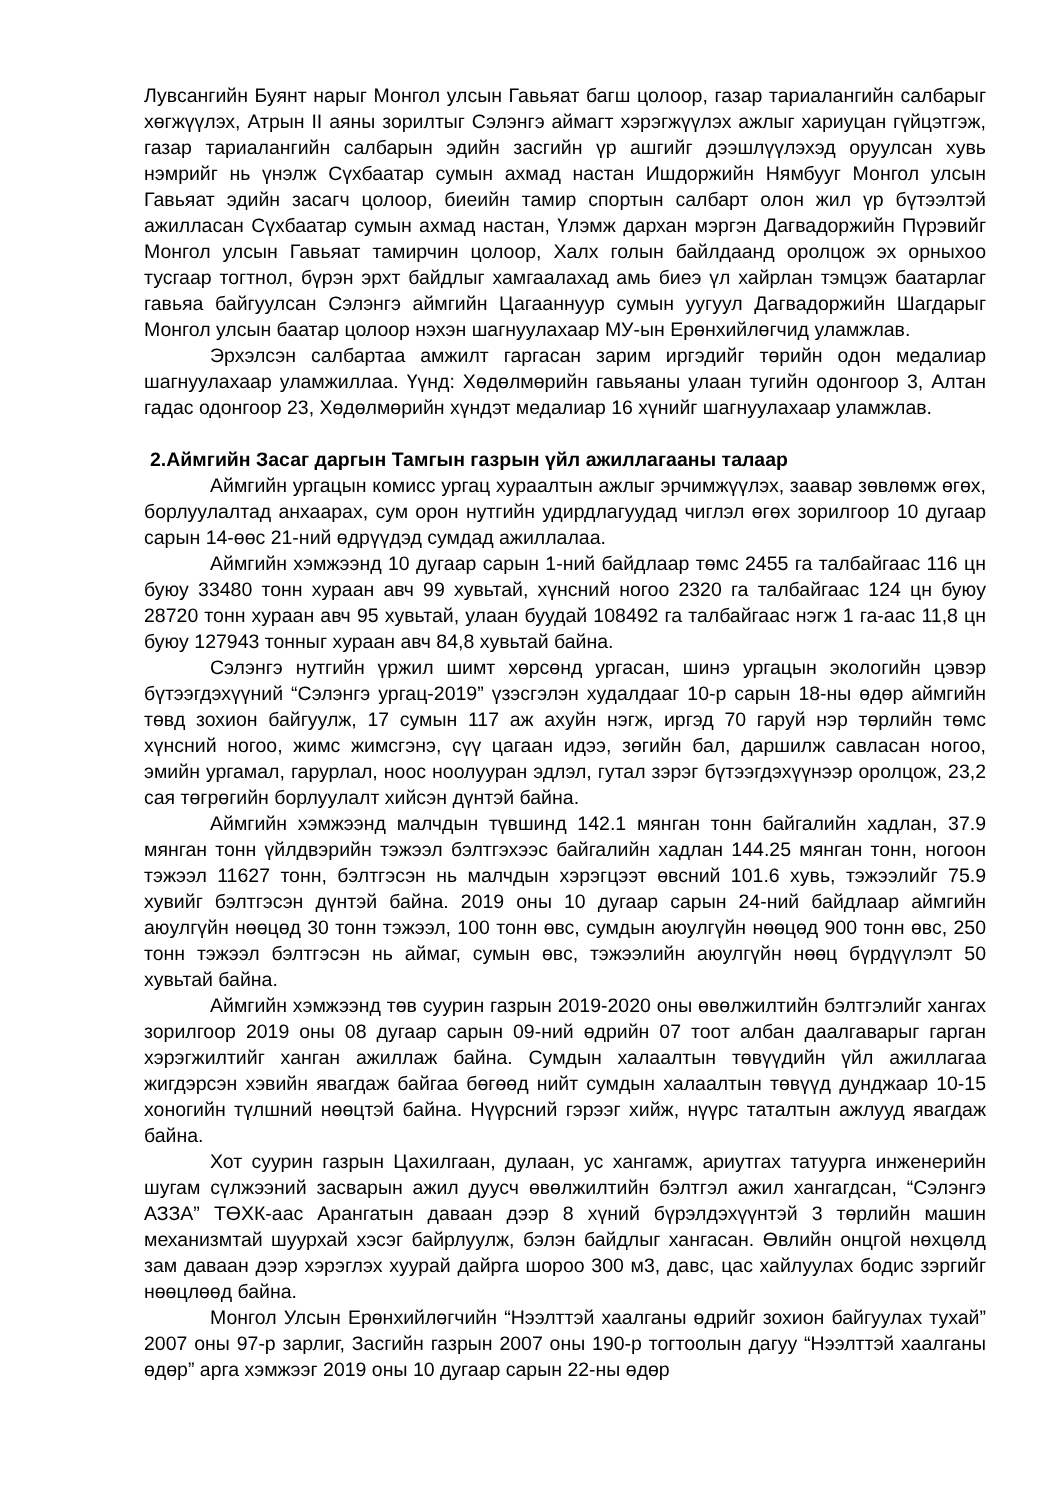Лувсангийн Буянт нарыг Монгол улсын Гавьяат багш цолоор, газар тариалангийн салбарыг хөгжүүлэх, Атрын II аяны зорилтыг Сэлэнгэ аймагт хэрэгжүүлэх ажлыг хариуцан гүйцэтгэж, газар тариалангийн салбарын эдийн засгийн үр ашгийг дээшлүүлэхэд оруулсан хувь нэмрийг нь үнэлж Сүхбаатар сумын ахмад настан Ишдоржийн Нямбууг Монгол улсын Гавьяат эдийн засагч цолоор, биеийн тамир спортын салбарт олон жил үр бүтээлтэй ажилласан Сүхбаатар сумын ахмад настан, Үлэмж дархан мэргэн Дагвадоржийн Пүрэвийг Монгол улсын Гавьяат тамирчин цолоор, Халх голын байлдаанд оролцож эх орныхоо тусгаар тогтнол, бүрэн эрхт байдлыг хамгаалахад амь биеэ үл хайрлан тэмцэж баатарлаг гавьяа байгуулсан Сэлэнгэ аймгийн Цагааннуур сумын уугуул Дагвадоржийн Шагдарыг Монгол улсын баатар цолоор нэхэн шагнуулахаар МУ-ын Ерөнхийлөгчид уламжлав.
Эрхэлсэн салбартаа амжилт гаргасан зарим иргэдийг төрийн одон медалиар шагнуулахаар уламжиллаа. Үүнд: Хөдөлмөрийн гавьяаны улаан тугийн одонгоор 3, Алтан гадас одонгоор 23, Хөдөлмөрийн хүндэт медалиар 16 хүнийг шагнуулахаар уламжлав.
2.Аймгийн Засаг даргын Тамгын газрын үйл ажиллагааны талаар
Аймгийн ургацын комисс ургац хураалтын ажлыг эрчимжүүлэх, заавар зөвлөмж өгөх, борлуулалтад анхаарах, сум орон нутгийн удирдлагуудад чиглэл өгөх зорилгоор 10 дугаар сарын 14-өөс 21-ний өдрүүдэд сумдад ажиллалаа.
Аймгийн хэмжээнд 10 дугаар сарын 1-ний байдлаар төмс 2455 га талбайгаас 116 цн буюу 33480 тонн хураан авч 99 хувьтай, хүнсний ногоо 2320 га талбайгаас 124 цн буюу 28720 тонн хураан авч 95 хувьтай, улаан буудай 108492 га талбайгаас нэгж 1 га-аас 11,8 цн буюу 127943 тонныг хураан авч 84,8 хувьтай байна.
Сэлэнгэ нутгийн үржил шимт хөрсөнд ургасан, шинэ ургацын экологийн цэвэр бүтээгдэхүүний “Сэлэнгэ ургац-2019” үзэсгэлэн худалдааг 10-р сарын 18-ны өдөр аймгийн төвд зохион байгуулж, 17 сумын 117 аж ахуйн нэгж, иргэд 70 гаруй нэр төрлийн төмс хүнсний ногоо, жимс жимсгэнэ, сүү цагаан идээ, зөгийн бал, даршилж савласан ногоо, эмийн ургамал, гарурлал, ноос ноолууран эдлэл, гутал зэрэг бүтээгдэхүүнээр оролцож, 23,2 сая төгрөгийн борлуулалт хийсэн дүнтэй байна.
Аймгийн хэмжээнд малчдын түвшинд 142.1 мянган тонн байгалийн хадлан, 37.9 мянган тонн үйлдвэрийн тэжээл бэлтгэхээс байгалийн хадлан 144.25 мянган тонн, ногоон тэжээл 11627 тонн, бэлтгэсэн нь малчдын хэрэгцээт өвсний 101.6 хувь, тэжээлийг 75.9 хувийг бэлтгэсэн дүнтэй байна. 2019 оны 10 дугаар сарын 24-ний байдлаар аймгийн аюулгүйн нөөцөд 30 тонн тэжээл, 100 тонн өвс, сумдын аюулгүйн нөөцөд 900 тонн өвс, 250 тонн тэжээл бэлтгэсэн нь аймаг, сумын өвс, тэжээлийн аюулгүйн нөөц бүрдүүлэлт 50 хувьтай байна.
Аймгийн хэмжээнд төв суурин газрын 2019-2020 оны өвөлжилтийн бэлтгэлийг хангах зорилгоор 2019 оны 08 дугаар сарын 09-ний өдрийн 07 тоот албан даалгаварыг гарган хэрэгжилтийг ханган ажиллаж байна. Сумдын халаалтын төвүүдийн үйл ажиллагаа жигдэрсэн хэвийн явагдаж байгаа бөгөөд нийт сумдын халаалтын төвүүд дунджаар 10-15 хоногийн түлшний нөөцтэй байна. Нүүрсний гэрээг хийж, нүүрс таталтын ажлууд явагдаж байна.
Хот суурин газрын Цахилгаан, дулаан, ус хангамж, ариутгах татуурга инженерийн шугам сүлжээний засварын ажил дуусч өвөлжилтийн бэлтгэл ажил хангагдсан, “Сэлэнгэ АЗЗА” ТӨХК-аас Арангатын даваан дээр 8 хүний бүрэлдэхүүнтэй 3 төрлийн машин механизмтай шуурхай хэсэг байрлуулж, бэлэн байдлыг хангасан. Өвлийн онцгой нөхцөлд зам даваан дээр хэрэглэх хуурай дайрга шороо 300 м3, давс, цас хайлуулах бодис зэргийг нөөцлөөд байна.
Монгол Улсын Ерөнхийлөгчийн “Нээлттэй хаалганы өдрийг зохион байгуулах тухай” 2007 оны 97-р зарлиг, Засгийн газрын 2007 оны 190-р тогтоолын дагуу “Нээлттэй хаалганы өдөр” арга хэмжээг 2019 оны 10 дугаар сарын 22-ны өдөр